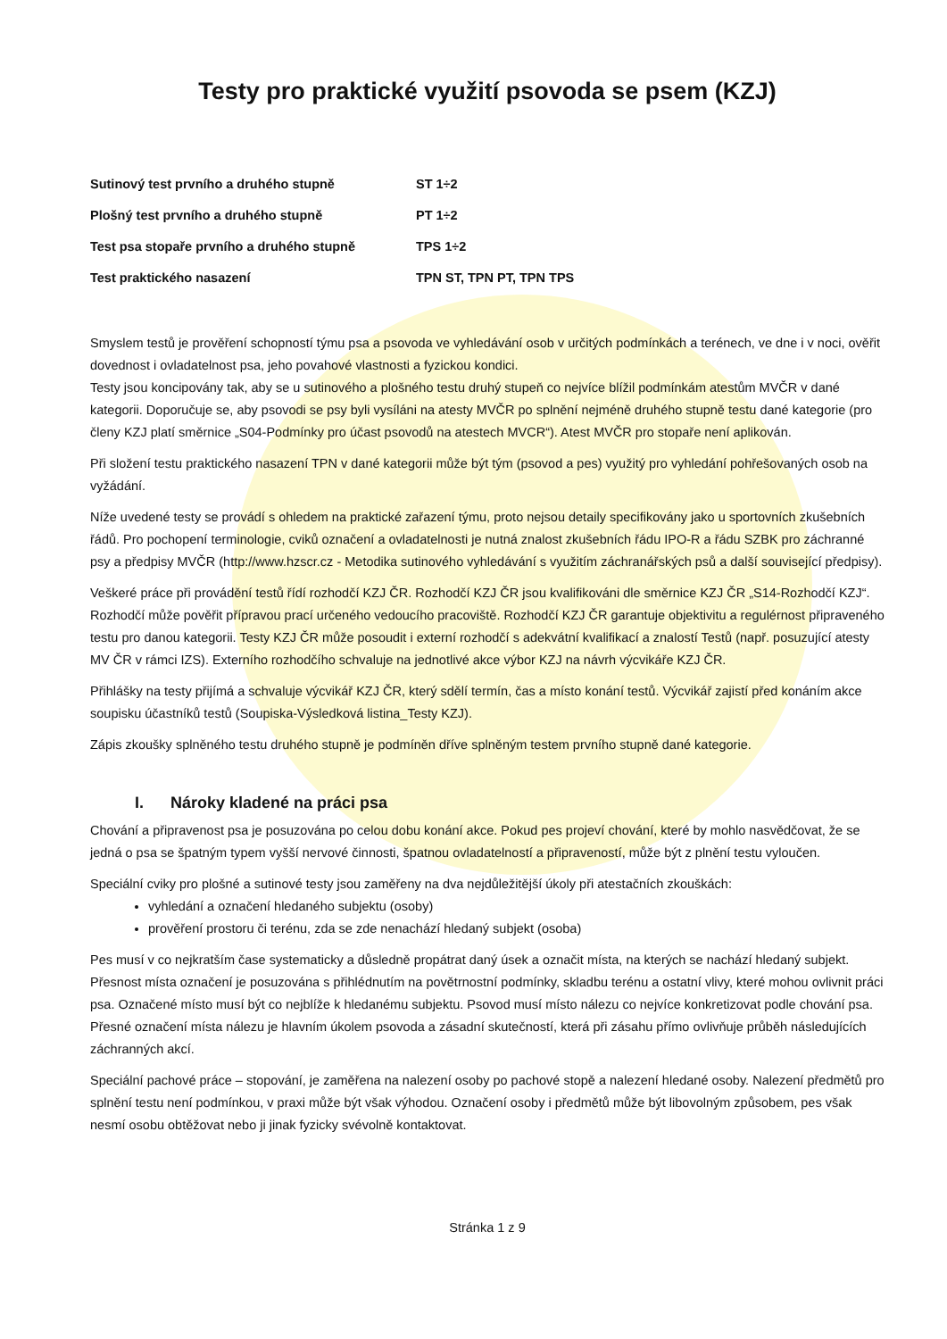Testy pro praktické využití psovoda se psem (KZJ)
| Sutinový test prvního a druhého stupně | ST 1÷2 |
| Plošný test prvního a druhého stupně | PT 1÷2 |
| Test psa stopaře prvního a druhého stupně | TPS 1÷2 |
| Test praktického nasazení | TPN ST, TPN PT, TPN TPS |
Smyslem testů je prověření schopností týmu psa a psovoda ve vyhledávání osob v určitých podmínkách a terénech, ve dne i v noci, ověřit dovednost i ovladatelnost psa, jeho povahové vlastnosti a fyzickou kondici.
Testy jsou koncipovány tak, aby se u sutinového a plošného testu druhý stupeň co nejvíce blížil podmínkám atestům MVČR v dané kategorii. Doporučuje se, aby psovodi se psy byli vysíláni na atesty MVČR po splnění nejméně druhého stupně testu dané kategorie (pro členy KZJ platí směrnice „S04-Podmínky pro účast psovodů na atestech MVCR“). Atest MVČR pro stopaře není aplikován.
Při složení testu praktického nasazení TPN v dané kategorii může být tým (psovod a pes) využitý pro vyhledání pohřešovaných osob na vyžádání.
Níže uvedené testy se provádí s ohledem na praktické zařazení týmu, proto nejsou detaily specifikovány jako u sportovních zkušebních řádů. Pro pochopení terminologie, cviků označení a ovladatelnosti je nutná znalost zkušebních řádu IPO-R a řádu SZBK pro záchranné psy a předpisy MVČR (http://www.hzscr.cz - Metodika sutinového vyhledávání s využitím záchranářských psů a další související předpisy).
Veškeré práce při provádění testů řídí rozhodčí KZJ ČR. Rozhodčí KZJ ČR jsou kvalifikováni dle směrnice KZJ ČR „S14-Rozhodčí KZJ“. Rozhodčí může pověřit přípravou prací určeného vedoucího pracoviště. Rozhodčí KZJ ČR garantuje objektivitu a regulérnost připraveného testu pro danou kategorii. Testy KZJ ČR může posoudit i externí rozhodčí s adekvátní kvalifikací a znalostí Testů (např. posuzující atesty MV ČR v rámci IZS). Externího rozhodčího schvaluje na jednotlivé akce výbor KZJ na návrh výcvikáře KZJ ČR.
Přihlášky na testy přijímá a schvaluje výcvikář KZJ ČR, který sdělí termín, čas a místo konání testů. Výcvikář zajistí před konáním akce soupisku účastníků testů (Soupiska-Výsledková listina_Testy KZJ).
Zápis zkoušky splněného testu druhého stupně je podmíněn dříve splněným testem prvního stupně dané kategorie.
I. Nároky kladené na práci psa
Chování a připravenost psa je posuzována po celou dobu konání akce. Pokud pes projeví chování, které by mohlo nasvědčovat, že se jedná o psa se špatným typem vyšší nervové činnosti, špatnou ovladatelností a připraveností, může být z plnění testu vyloučen.
Speciální cviky pro plošné a sutinové testy jsou zaměřeny na dva nejdůležitější úkoly při atestačních zkouškách:
vyhledání a označení hledaného subjektu (osoby)
prověření prostoru či terénu, zda se zde nenachází hledaný subjekt (osoba)
Pes musí v co nejkratším čase systematicky a důsledně propátrat daný úsek a označit místa, na kterých se nachází hledaný subjekt. Přesnost místa označení je posuzována s přihlédnutím na povětrnostní podmínky, skladbu terénu a ostatní vlivy, které mohou ovlivnit práci psa. Označené místo musí být co nejblíže k hledanému subjektu. Psovod musí místo nálezu co nejvíce konkretizovat podle chování psa. Přesné označení místa nálezu je hlavním úkolem psovoda a zásadní skutečností, která při zásahu přímo ovlivňuje průběh následujících záchranných akcí.
Speciální pachové práce – stopování, je zaměřena na nalezení osoby po pachové stopě a nalezení hledané osoby. Nalezení předmětů pro splnění testu není podmínkou, v praxi může být však výhodou. Označení osoby i předmětů může být libovolným způsobem, pes však nesmí osobu obtěžovat nebo ji jinak fyzicky svévolně kontaktovat.
Stránka 1 z 9